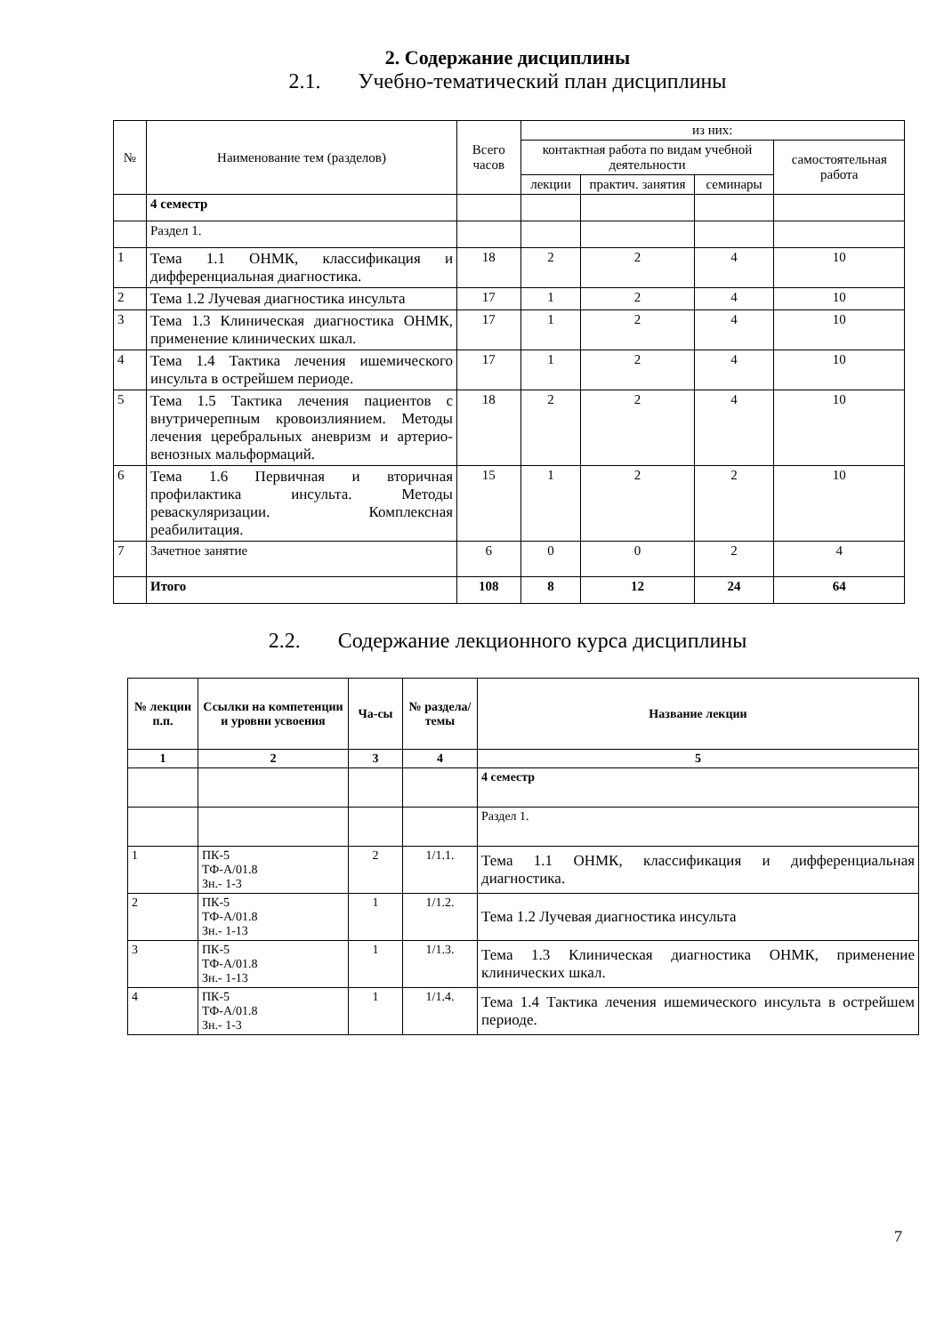2. Содержание дисциплины
2.1. Учебно-тематический план дисциплины
| № | Наименование тем (разделов) | Всего часов | из них: | | | |
| | | | контактная работа по видам учебной деятельности | | | самостоятельная работа |
| | | | лекции | практич. занятия | семинары | |
| | 4 семестр | | | | | |
| | Раздел 1. | | | | | |
| 1 | Тема 1.1 ОНМК, классификация и дифференциальная диагностика. | 18 | 2 | 2 | 4 | 10 |
| 2 | Тема 1.2 Лучевая диагностика инсульта | 17 | 1 | 2 | 4 | 10 |
| 3 | Тема 1.3 Клиническая диагностика ОНМК, применение клинических шкал. | 17 | 1 | 2 | 4 | 10 |
| 4 | Тема 1.4 Тактика лечения ишемического инсульта в острейшем периоде. | 17 | 1 | 2 | 4 | 10 |
| 5 | Тема 1.5 Тактика лечения пациентов с внутричерепным кровоизлиянием. Методы лечения церебральных аневризм и артерио-венозных мальформаций. | 18 | 2 | 2 | 4 | 10 |
| 6 | Тема 1.6 Первичная и вторичная профилактика инсульта. Методы реваскуляризации. Комплексная реабилитация. | 15 | 1 | 2 | 2 | 10 |
| 7 | Зачетное занятие | 6 | 0 | 0 | 2 | 4 |
| | Итого | 108 | 8 | 12 | 24 | 64 |
2.2. Содержание лекционного курса дисциплины
| № лекции п.п. | Ссылки на компетенции и уровни усвоения | Ча-сы | № раздела/ темы | Название лекции |
| --- | --- | --- | --- | --- |
| 1 | 2 | 3 | 4 | 5 |
| | | | | 4 семестр |
| | | | | Раздел 1. |
| 1 | ПК-5 ТФ-А/01.8 Зн.- 1-3 | 2 | 1/1.1. | Тема 1.1 ОНМК, классификация и дифференциальная диагностика. |
| 2 | ПК-5 ТФ-А/01.8 Зн.- 1-13 | 1 | 1/1.2. | Тема 1.2 Лучевая диагностика инсульта |
| 3 | ПК-5 ТФ-А/01.8 Зн.- 1-13 | 1 | 1/1.3. | Тема 1.3 Клиническая диагностика ОНМК, применение клинических шкал. |
| 4 | ПК-5 ТФ-А/01.8 Зн.- 1-3 | 1 | 1/1.4. | Тема 1.4 Тактика лечения ишемического инсульта в острейшем периоде. |
7